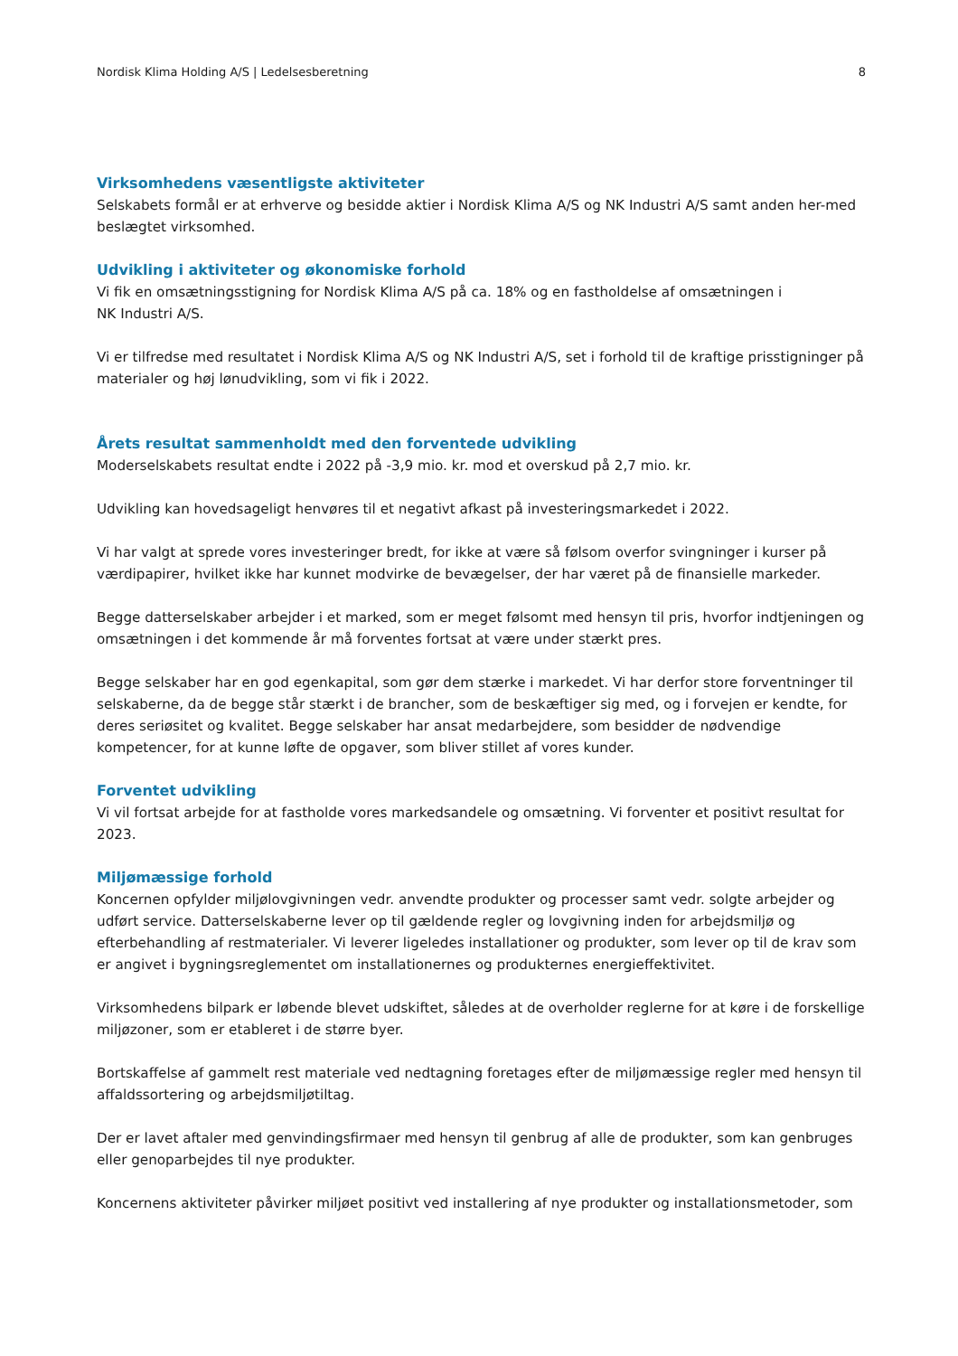Nordisk Klima Holding A/S | Ledelsesberetning 8
Virksomhedens væsentligste aktiviteter
Selskabets formål er at erhverve og besidde aktier i Nordisk Klima A/S og NK Industri A/S samt anden her-med beslægtet virksomhed.
Udvikling i aktiviteter og økonomiske forhold
Vi fik en omsætningsstigning for Nordisk Klima A/S på ca. 18% og en fastholdelse af omsætningen i
NK Industri A/S.
Vi er tilfredse med resultatet i Nordisk Klima A/S og NK Industri A/S, set i forhold til de kraftige prisstigninger på materialer og høj lønudvikling, som vi fik i 2022.
Årets resultat sammenholdt med den forventede udvikling
Moderselskabets resultat endte i 2022 på -3,9 mio. kr. mod et overskud på 2,7 mio. kr.
Udvikling kan hovedsageligt henvøres til et negativt afkast på investeringsmarkedet i 2022.
Vi har valgt at sprede vores investeringer bredt, for ikke at være så følsom overfor svingninger i kurser på værdipapirer, hvilket ikke har kunnet modvirke de bevægelser, der har været på de finansielle markeder.
Begge datterselskaber arbejder i et marked, som er meget følsomt med hensyn til pris, hvorfor indtjeningen og omsætningen i det kommende år må forventes fortsat at være under stærkt pres.
Begge selskaber har en god egenkapital, som gør dem stærke i markedet. Vi har derfor store forventninger til selskaberne, da de begge står stærkt i de brancher, som de beskæftiger sig med, og i forvejen er kendte, for deres seriøsitet og kvalitet. Begge selskaber har ansat medarbejdere, som besidder de nødvendige kompetencer, for at kunne løfte de opgaver, som bliver stillet af vores kunder.
Forventet udvikling
Vi vil fortsat arbejde for at fastholde vores markedsandele og omsætning. Vi forventer et positivt resultat for 2023.
Miljømæssige forhold
Koncernen opfylder miljølovgivningen vedr. anvendte produkter og processer samt vedr. solgte arbejder og udført service. Datterselskaberne lever op til gældende regler og lovgivning inden for arbejdsmiljø og efterbehandling af restmaterialer. Vi leverer ligeledes installationer og produkter, som lever op til de krav som er angivet i bygningsreglementet om installationernes og produkternes energieffektivitet.
Virksomhedens bilpark er løbende blevet udskiftet, således at de overholder reglerne for at køre i de forskellige miljøzoner, som er etableret i de større byer.
Bortskaffelse af gammelt rest materiale ved nedtagning foretages efter de miljømæssige regler med hensyn til affaldssortering og arbejdsmiljøtiltag.
Der er lavet aftaler med genvindingsfirmaer med hensyn til genbrug af alle de produkter, som kan genbruges eller genoparbejdes til nye produkter.
Koncernens aktiviteter påvirker miljøet positivt ved installering af nye produkter og installationsmetoder, som